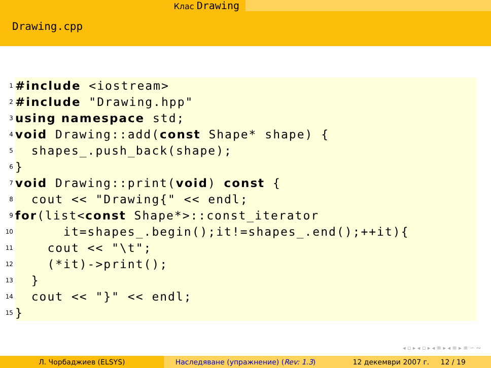Клас Drawing
Drawing.cpp
1 #include <iostream>
2 #include "Drawing.hpp"
3 using namespace std;
4 void Drawing::add(const Shape* shape) {
5 shapes_.push_back(shape);
6 }
7 void Drawing::print(void) const {
8 cout << "Drawing{" << endl;
9 for (list< const Shape*>::const_iterator
10 it=shapes_.begin();it!=shapes_.end();++it){
11 cout << "\t";
12 (*it)->print();
13 }
14 cout << "}" << endl;
15 }
◂ ▫ ▸ ◂ ▫ ▸ ◂ ≡ ▸ ◂ ≡ ▸ ≡ ∽ ∾
Л. Чорбаджиев (ELSYS) Наследяване (упражнение) (Rev: 1.3)
12 декември 2007 г. 12 / 19